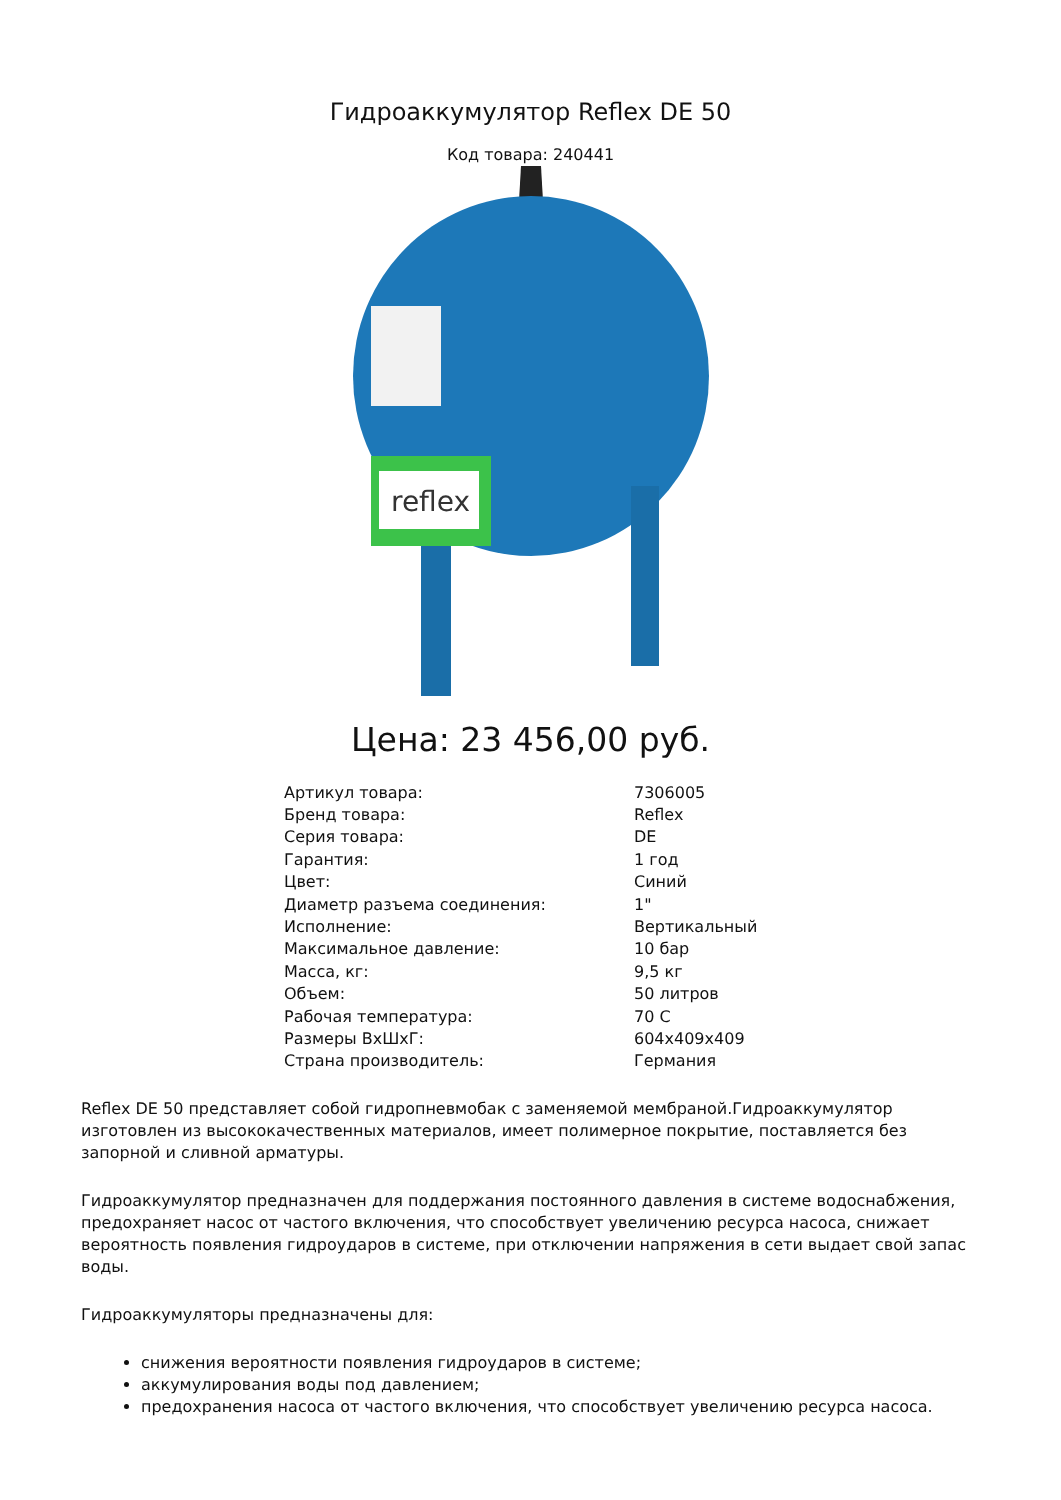Гидроаккумулятор Reflex DE 50
Код товара: 240441
reflex
Цена: 23 456,00 руб.
| Артикул товара: | 7306005 |
| Бренд товара: | Reflex |
| Серия товара: | DE |
| Гарантия: | 1 год |
| Цвет: | Синий |
| Диаметр разъема соединения: | 1" |
| Исполнение: | Вертикальный |
| Максимальное давление: | 10 бар |
| Масса, кг: | 9,5 кг |
| Объем: | 50 литров |
| Рабочая температура: | 70 С |
| Размеры ВхШхГ: | 604x409x409 |
| Страна производитель: | Германия |
Reflex DE 50 представляет собой гидропневмобак с заменяемой мембраной.Гидроаккумулятор изготовлен из высококачественных материалов, имеет полимерное покрытие, поставляется без запорной и сливной арматуры.
Гидроаккумулятор предназначен для поддержания постоянного давления в системе водоснабжения, предохраняет насос от частого включения, что способствует увеличению ресурса насоса, снижает вероятность появления гидроударов в системе, при отключении напряжения в сети выдает свой запас воды.
Гидроаккумуляторы предназначены для:
снижения вероятности появления гидроударов в системе;
аккумулирования воды под давлением;
предохранения насоса от частого включения, что способствует увеличению ресурса насоса.